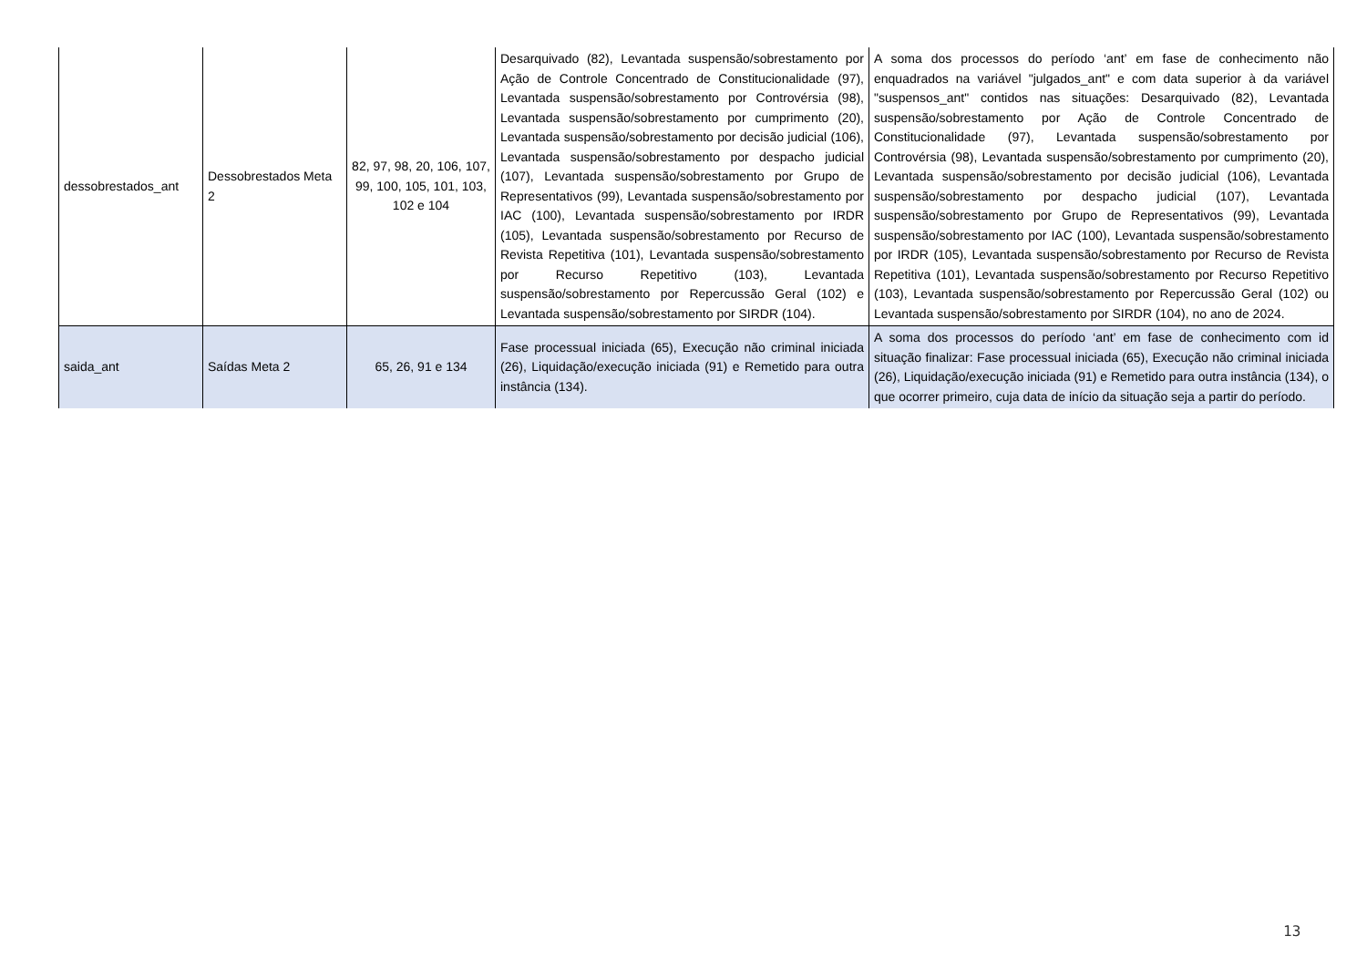| dessobrestados_ant | Dessobrestados Meta 2 | 82, 97, 98, 20, 106, 107, 99, 100, 105, 101, 103, 102 e 104 | Desarquivado (82), Levantada suspensão/sobrestamento por Ação de Controle Concentrado de Constitucionalidade (97), Levantada suspensão/sobrestamento por Controvérsia (98), Levantada suspensão/sobrestamento por cumprimento (20), Levantada suspensão/sobrestamento por decisão judicial (106), Levantada suspensão/sobrestamento por despacho judicial (107), Levantada suspensão/sobrestamento por Grupo de Representativos (99), Levantada suspensão/sobrestamento por IAC (100), Levantada suspensão/sobrestamento por IRDR (105), Levantada suspensão/sobrestamento por Recurso de Revista Repetitiva (101), Levantada suspensão/sobrestamento por Recurso Repetitivo (103), Levantada suspensão/sobrestamento por Repercussão Geral (102) e Levantada suspensão/sobrestamento por SIRDR (104). | A soma dos processos do período ‘ant’ em fase de conhecimento não enquadrados na variável "julgados_ant" e com data superior à da variável "suspensos_ant" contidos nas situações: Desarquivado (82), Levantada suspensão/sobrestamento por Ação de Controle Concentrado de Constitucionalidade (97), Levantada suspensão/sobrestamento por Controvérsia (98), Levantada suspensão/sobrestamento por cumprimento (20), Levantada suspensão/sobrestamento por decisão judicial (106), Levantada suspensão/sobrestamento por despacho judicial (107), Levantada suspensão/sobrestamento por Grupo de Representativos (99), Levantada suspensão/sobrestamento por IAC (100), Levantada suspensão/sobrestamento por IRDR (105), Levantada suspensão/sobrestamento por Recurso de Revista Repetitiva (101), Levantada suspensão/sobrestamento por Recurso Repetitivo (103), Levantada suspensão/sobrestamento por Repercussão Geral (102) ou Levantada suspensão/sobrestamento por SIRDR (104), no ano de 2024. |
| saida_ant | Saídas Meta 2 | 65, 26, 91 e 134 | Fase processual iniciada (65), Execução não criminal iniciada (26), Liquidação/execução iniciada (91) e Remetido para outra instância (134). | A soma dos processos do período ‘ant’ em fase de conhecimento com id situação finalizar: Fase processual iniciada (65), Execução não criminal iniciada (26), Liquidação/execução iniciada (91) e Remetido para outra instância (134), o que ocorrer primeiro, cuja data de início da situação seja a partir do período. |
13